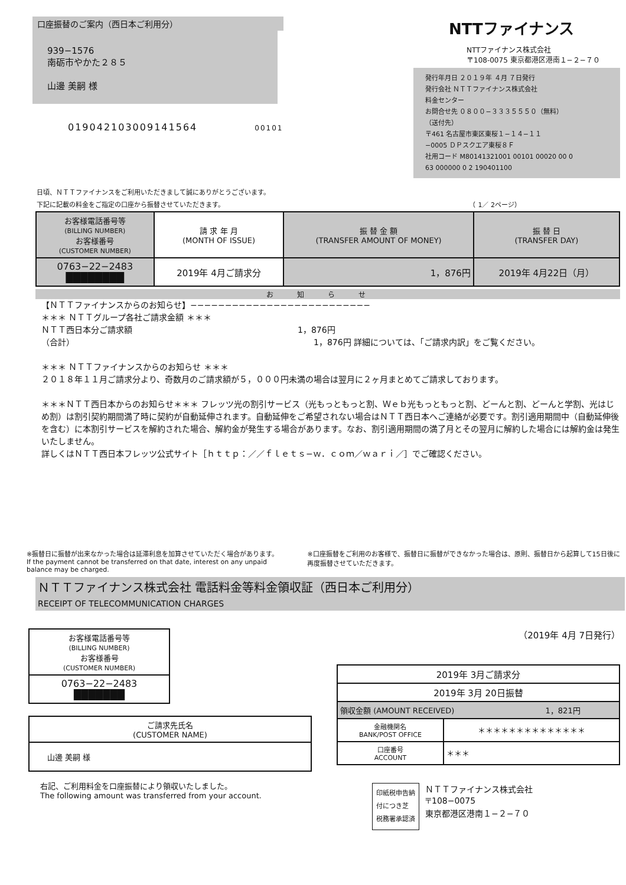口座振替のご案内（西日本ご利用分）
939−1576
南砺市やかた２８５
山邊 美嗣 様
0190421030091415​64 00101
NTTファイナンス
NTTファイナンス株式会社
〒108-0075 東京都港区港南１−２−７０
発行年月日 ２０１９年 ４月 ７日発行
発行会社 ＮＴＴファイナンス株式会社
料金センター
お問合せ先 ０８００−３３３５５５０（無料）
（送付先）
〒461 名古屋市東区東桜１−１４−１１
−0005 ＤＰスクエア東桜８Ｆ
社用コード M801413210​01 00101 00020 00 0
63 000000 0 2 190401100
日頃、ＮＴＴファイナンスをご利用いただきまして誠にありがとうございます。
下記に記載の料金をご指定の口座から振替させていただきます。 （ 1／ 2ページ）
| お客様電話番号等 (BILLING NUMBER) お客様番号 (CUSTOMER NUMBER) | 請 求 年 月 (MONTH OF ISSUE) | 振 替 金 額 (TRANSFER AMOUNT OF MONEY) | 振 替 日 (TRANSFER DAY) |
| --- | --- | --- | --- |
| 0763−22−2483 ████████ | 2019年 4月ご請求分 | 1，876円 | 2019年 4月22日（月） |
お知らせ
【ＮＴＴファイナンスからのお知らせ】−−−−−−−−−−−−−−−−−−−−−−−−−−
＊＊＊ ＮＴＴグループ各社ご請求金額 ＊＊＊
ＮＴＴ西日本分ご請求額 1，876円
（合計） 1，876円 詳細については、「ご請求内訳」をご覧ください。
＊＊＊ ＮＴＴファイナンスからのお知らせ ＊＊＊
２０１８年１１月ご請求分より、奇数月のご請求額が５，０００円未満の場合は翌月に２ヶ月まとめてご請求しております。
＊＊＊ＮＴＴ西日本からのお知らせ＊＊＊ フレッツ光の割引サービス（光もっともっと割、Ｗｅｂ光もっともっと割、どーんと割、どーんと学割、光はじめ割）は割引契約期間満了時に契約が自動延伸されます。自動延伸をご希望されない場合はＮＴＴ西日本へご連絡が必要です。割引適用期間中（自動延伸後を含む）に本割引サービスを解約された場合、解約金が発生する場合があります。なお、割引適用期間の満了月とその翌月に解約した場合には解約金は発生いたしません。
詳しくはＮＴＴ西日本フレッツ公式サイト［ｈｔｔｐ：／／ｆｌｅｔｓ−ｗ．ｃｏｍ／ｗａｒｉ／］でご確認ください。
※振替日に振替が出来なかった場合は延滞利息を加算させていただく場合があります。
If the payment cannot be transferred on that date, interest on any unpaid balance may be charged.
※口座振替をご利用のお客様で、振替日に振替ができなかった場合は、原則、振替日から起算して15日後に再度振替させていただきます。
ＮＴＴファイナンス株式会社 電話料金等料金領収証（西日本ご利用分）
RECEIPT OF TELECOMMUNICATION CHARGES
| お客様電話番号等 (BILLING NUMBER) お客様番号 (CUSTOMER NUMBER) |
| --- |
| 0763−22−2483 ███████ |
| ご請求先氏名 (CUSTOMER NAME) |
| --- |
| 山邊 美嗣 様 |
右記、ご利用料金を口座振替により領収いたしました。
The following amount was transferred from your account.
（2019年 4月 7日発行）
| 2019年 3月ご請求分 | |
| 2019年 3月 20日振替 | |
| 領収金額 (AMOUNT RECEIVED) 1，821円 | |
| 金融機関名 BANK/POST OFFICE | ＊＊＊＊＊＊＊＊＊＊＊＊＊＊ |
| 口座番号 ACCOUNT | ＊＊＊ |
印紙税申告納
付につき芝
税務署承認済
ＮＴＴファイナンス株式会社
〒108−0075
東京都港区港南１−２−７０